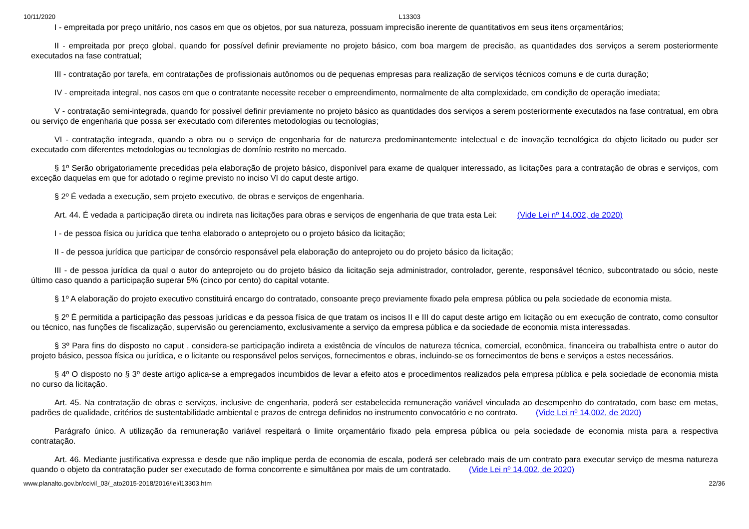10/11/2020 L13303
I - empreitada por preço unitário, nos casos em que os objetos, por sua natureza, possuam imprecisão inerente de quantitativos em seus itens orçamentários;
II - empreitada por preço global, quando for possível definir previamente no projeto básico, com boa margem de precisão, as quantidades dos serviços a serem posteriormente executados na fase contratual;
III - contratação por tarefa, em contratações de profissionais autônomos ou de pequenas empresas para realização de serviços técnicos comuns e de curta duração;
IV - empreitada integral, nos casos em que o contratante necessite receber o empreendimento, normalmente de alta complexidade, em condição de operação imediata;
V - contratação semi-integrada, quando for possível definir previamente no projeto básico as quantidades dos serviços a serem posteriormente executados na fase contratual, em obra ou serviço de engenharia que possa ser executado com diferentes metodologias ou tecnologias;
VI - contratação integrada, quando a obra ou o serviço de engenharia for de natureza predominantemente intelectual e de inovação tecnológica do objeto licitado ou puder ser executado com diferentes metodologias ou tecnologias de domínio restrito no mercado.
§ 1º Serão obrigatoriamente precedidas pela elaboração de projeto básico, disponível para exame de qualquer interessado, as licitações para a contratação de obras e serviços, com exceção daquelas em que for adotado o regime previsto no inciso VI do caput deste artigo.
§ 2º É vedada a execução, sem projeto executivo, de obras e serviços de engenharia.
Art. 44. É vedada a participação direta ou indireta nas licitações para obras e serviços de engenharia de que trata esta Lei: (Vide Lei nº 14.002, de 2020)
I - de pessoa física ou jurídica que tenha elaborado o anteprojeto ou o projeto básico da licitação;
II - de pessoa jurídica que participar de consórcio responsável pela elaboração do anteprojeto ou do projeto básico da licitação;
III - de pessoa jurídica da qual o autor do anteprojeto ou do projeto básico da licitação seja administrador, controlador, gerente, responsável técnico, subcontratado ou sócio, neste último caso quando a participação superar 5% (cinco por cento) do capital votante.
§ 1º A elaboração do projeto executivo constituirá encargo do contratado, consoante preço previamente fixado pela empresa pública ou pela sociedade de economia mista.
§ 2º É permitida a participação das pessoas jurídicas e da pessoa física de que tratam os incisos II e III do caput deste artigo em licitação ou em execução de contrato, como consultor ou técnico, nas funções de fiscalização, supervisão ou gerenciamento, exclusivamente a serviço da empresa pública e da sociedade de economia mista interessadas.
§ 3º Para fins do disposto no caput , considera-se participação indireta a existência de vínculos de natureza técnica, comercial, econômica, financeira ou trabalhista entre o autor do projeto básico, pessoa física ou jurídica, e o licitante ou responsável pelos serviços, fornecimentos e obras, incluindo-se os fornecimentos de bens e serviços a estes necessários.
§ 4º O disposto no § 3º deste artigo aplica-se a empregados incumbidos de levar a efeito atos e procedimentos realizados pela empresa pública e pela sociedade de economia mista no curso da licitação.
Art. 45. Na contratação de obras e serviços, inclusive de engenharia, poderá ser estabelecida remuneração variável vinculada ao desempenho do contratado, com base em metas, padrões de qualidade, critérios de sustentabilidade ambiental e prazos de entrega definidos no instrumento convocatório e no contrato. (Vide Lei nº 14.002, de 2020)
Parágrafo único. A utilização da remuneração variável respeitará o limite orçamentário fixado pela empresa pública ou pela sociedade de economia mista para a respectiva contratação.
Art. 46. Mediante justificativa expressa e desde que não implique perda de economia de escala, poderá ser celebrado mais de um contrato para executar serviço de mesma natureza quando o objeto da contratação puder ser executado de forma concorrente e simultânea por mais de um contratado. (Vide Lei nº 14.002, de 2020)
www.planalto.gov.br/ccivil_03/_ato2015-2018/2016/lei/l13303.htm 22/36